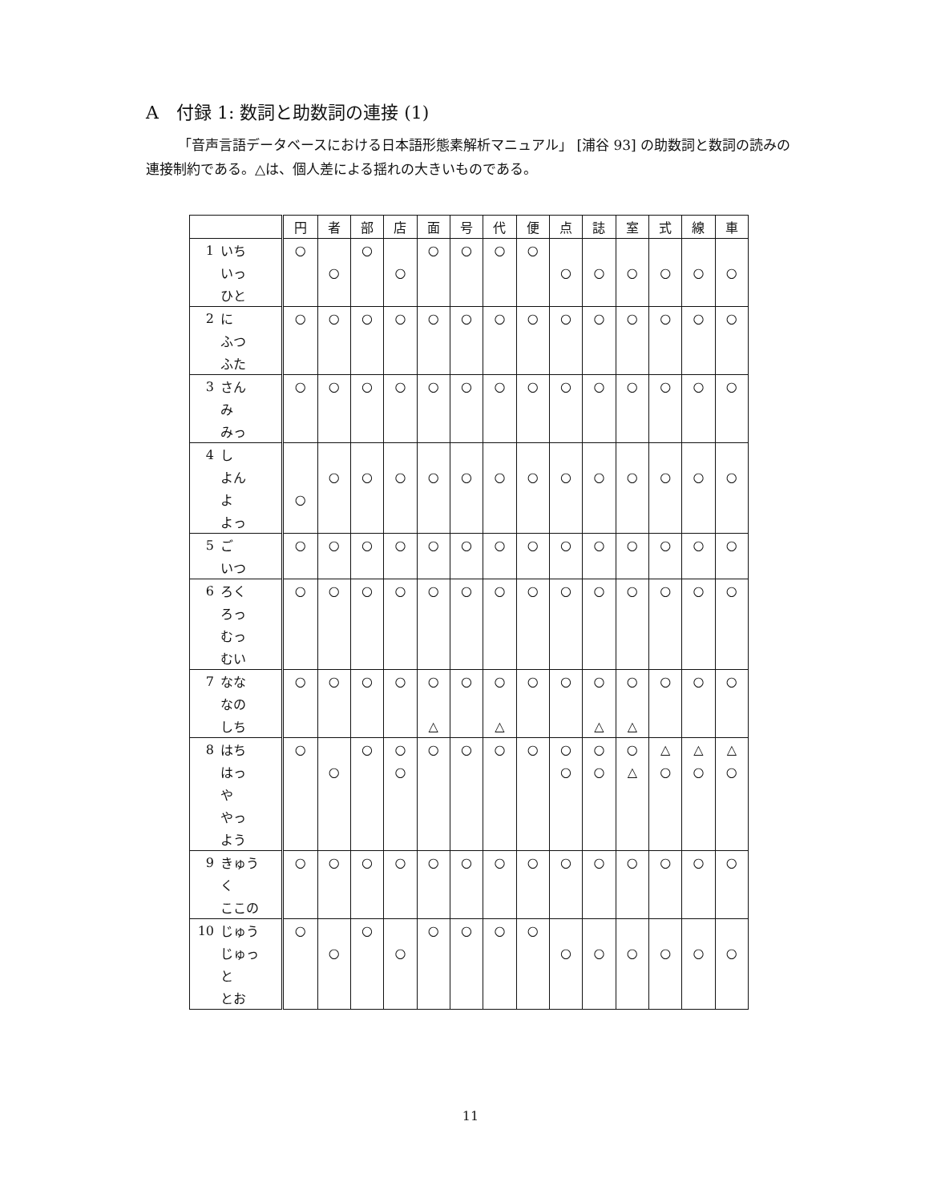A　付録 1: 数詞と助数詞の連接 (1)
「音声言語データベースにおける日本語形態素解析マニュアル」 [浦谷 93] の助数詞と数詞の読みの連接制約である。△は、個人差による揺れの大きいものである。
| | | 円 | 者 | 部 | 店 | 面 | 号 | 代 | 便 | 点 | 誌 | 室 | 式 | 線 | 車 |
| --- | --- | --- | --- | --- | --- | --- | --- | --- | --- | --- | --- | --- | --- | --- | --- |
| 1 | いち | ○ | | ○ | | ○ | ○ | ○ | ○ | | | | | | |
| | いっ | | ○ | | ○ | | | | | ○ | ○ | ○ | ○ | ○ | ○ |
| | ひと | | | | | | | | | | | | | | |
| 2 | に | ○ | ○ | ○ | ○ | ○ | ○ | ○ | ○ | ○ | ○ | ○ | ○ | ○ | ○ |
| | ふつ | | | | | | | | | | | | | | |
| | ふた | | | | | | | | | | | | | | |
| 3 | さん | ○ | ○ | ○ | ○ | ○ | ○ | ○ | ○ | ○ | ○ | ○ | ○ | ○ | ○ |
| | み | | | | | | | | | | | | | | |
| | みっ | | | | | | | | | | | | | | |
| 4 | し | | | | | | | | | | | | | | |
| | よん | | ○ | ○ | ○ | ○ | ○ | ○ | ○ | ○ | ○ | ○ | ○ | ○ | ○ |
| | よ | ○ | | | | | | | | | | | | | |
| | よっ | | | | | | | | | | | | | | |
| 5 | ご | ○ | ○ | ○ | ○ | ○ | ○ | ○ | ○ | ○ | ○ | ○ | ○ | ○ | ○ |
| | いつ | | | | | | | | | | | | | | |
| 6 | ろく | ○ | ○ | ○ | ○ | ○ | ○ | ○ | ○ | ○ | ○ | ○ | ○ | ○ | ○ |
| | ろっ | | | | | | | | | | | | | | |
| | むっ | | | | | | | | | | | | | | |
| | むい | | | | | | | | | | | | | | |
| 7 | なな | ○ | ○ | ○ | ○ | ○ | ○ | ○ | ○ | ○ | ○ | ○ | ○ | ○ | ○ |
| | なの | | | | | | | | | | | | | | |
| | しち | | | | | △ | | △ | | | △ | △ | | | |
| 8 | はち | ○ | | ○ | ○ | ○ | ○ | ○ | ○ | ○ | ○ | ○ | △ | △ | △ |
| | はっ | | ○ | | ○ | | | | | ○ | ○ | △ | ○ | ○ | ○ |
| | や | | | | | | | | | | | | | | |
| | やっ | | | | | | | | | | | | | | |
| | よう | | | | | | | | | | | | | | |
| 9 | きゅう | ○ | ○ | ○ | ○ | ○ | ○ | ○ | ○ | ○ | ○ | ○ | ○ | ○ | ○ |
| | く | | | | | | | | | | | | | | |
| | ここの | | | | | | | | | | | | | | |
| 10 | じゅう | ○ | | ○ | | ○ | ○ | ○ | ○ | | | | | | |
| | じゅっ | | ○ | | ○ | | | | | ○ | ○ | ○ | ○ | ○ | ○ |
| | と | | | | | | | | | | | | | | |
| | とお | | | | | | | | | | | | | | |
11